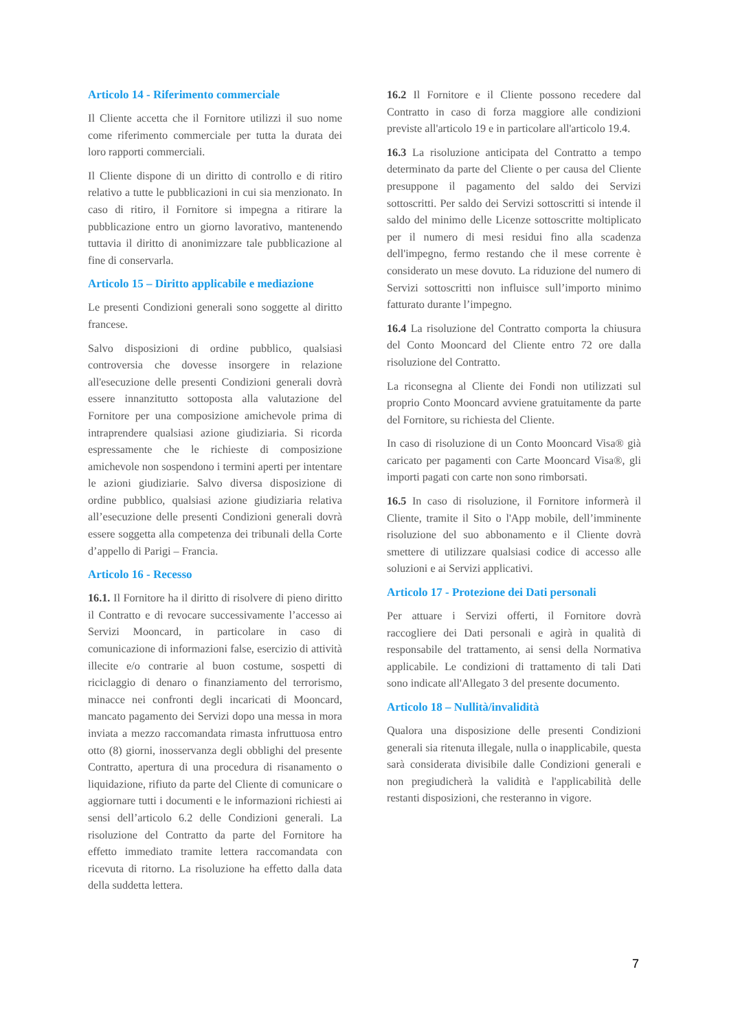Articolo 14 - Riferimento commerciale
Il Cliente accetta che il Fornitore utilizzi il suo nome come riferimento commerciale per tutta la durata dei loro rapporti commerciali.
Il Cliente dispone di un diritto di controllo e di ritiro relativo a tutte le pubblicazioni in cui sia menzionato. In caso di ritiro, il Fornitore si impegna a ritirare la pubblicazione entro un giorno lavorativo, mantenendo tuttavia il diritto di anonimizzare tale pubblicazione al fine di conservarla.
Articolo 15 – Diritto applicabile e mediazione
Le presenti Condizioni generali sono soggette al diritto francese.
Salvo disposizioni di ordine pubblico, qualsiasi controversia che dovesse insorgere in relazione all'esecuzione delle presenti Condizioni generali dovrà essere innanzitutto sottoposta alla valutazione del Fornitore per una composizione amichevole prima di intraprendere qualsiasi azione giudiziaria. Si ricorda espressamente che le richieste di composizione amichevole non sospendono i termini aperti per intentare le azioni giudiziarie. Salvo diversa disposizione di ordine pubblico, qualsiasi azione giudiziaria relativa all’esecuzione delle presenti Condizioni generali dovrà essere soggetta alla competenza dei tribunali della Corte d’appello di Parigi – Francia.
Articolo 16 - Recesso
16.1. Il Fornitore ha il diritto di risolvere di pieno diritto il Contratto e di revocare successivamente l’accesso ai Servizi Mooncard, in particolare in caso di comunicazione di informazioni false, esercizio di attività illecite e/o contrarie al buon costume, sospetti di riciclaggio di denaro o finanziamento del terrorismo, minacce nei confronti degli incaricati di Mooncard, mancato pagamento dei Servizi dopo una messa in mora inviata a mezzo raccomandata rimasta infruttuosa entro otto (8) giorni, inosservanza degli obblighi del presente Contratto, apertura di una procedura di risanamento o liquidazione, rifiuto da parte del Cliente di comunicare o aggiornare tutti i documenti e le informazioni richiesti ai sensi dell’articolo 6.2 delle Condizioni generali. La risoluzione del Contratto da parte del Fornitore ha effetto immediato tramite lettera raccomandata con ricevuta di ritorno. La risoluzione ha effetto dalla data della suddetta lettera.
16.2 Il Fornitore e il Cliente possono recedere dal Contratto in caso di forza maggiore alle condizioni previste all'articolo 19 e in particolare all'articolo 19.4.
16.3 La risoluzione anticipata del Contratto a tempo determinato da parte del Cliente o per causa del Cliente presuppone il pagamento del saldo dei Servizi sottoscritti. Per saldo dei Servizi sottoscritti si intende il saldo del minimo delle Licenze sottoscritte moltiplicato per il numero di mesi residui fino alla scadenza dell'impegno, fermo restando che il mese corrente è considerato un mese dovuto. La riduzione del numero di Servizi sottoscritti non influisce sull’importo minimo fatturato durante l’impegno.
16.4 La risoluzione del Contratto comporta la chiusura del Conto Mooncard del Cliente entro 72 ore dalla risoluzione del Contratto.
La riconsegna al Cliente dei Fondi non utilizzati sul proprio Conto Mooncard avviene gratuitamente da parte del Fornitore, su richiesta del Cliente.
In caso di risoluzione di un Conto Mooncard Visa® già caricato per pagamenti con Carte Mooncard Visa®, gli importi pagati con carte non sono rimborsati.
16.5 In caso di risoluzione, il Fornitore informerà il Cliente, tramite il Sito o l'App mobile, dell’imminente risoluzione del suo abbonamento e il Cliente dovrà smettere di utilizzare qualsiasi codice di accesso alle soluzioni e ai Servizi applicativi.
Articolo 17 - Protezione dei Dati personali
Per attuare i Servizi offerti, il Fornitore dovrà raccogliere dei Dati personali e agirà in qualità di responsabile del trattamento, ai sensi della Normativa applicabile. Le condizioni di trattamento di tali Dati sono indicate all'Allegato 3 del presente documento.
Articolo 18 – Nullità/invalidità
Qualora una disposizione delle presenti Condizioni generali sia ritenuta illegale, nulla o inapplicabile, questa sarà considerata divisibile dalle Condizioni generali e non pregiudicherà la validità e l'applicabilità delle restanti disposizioni, che resteranno in vigore.
7